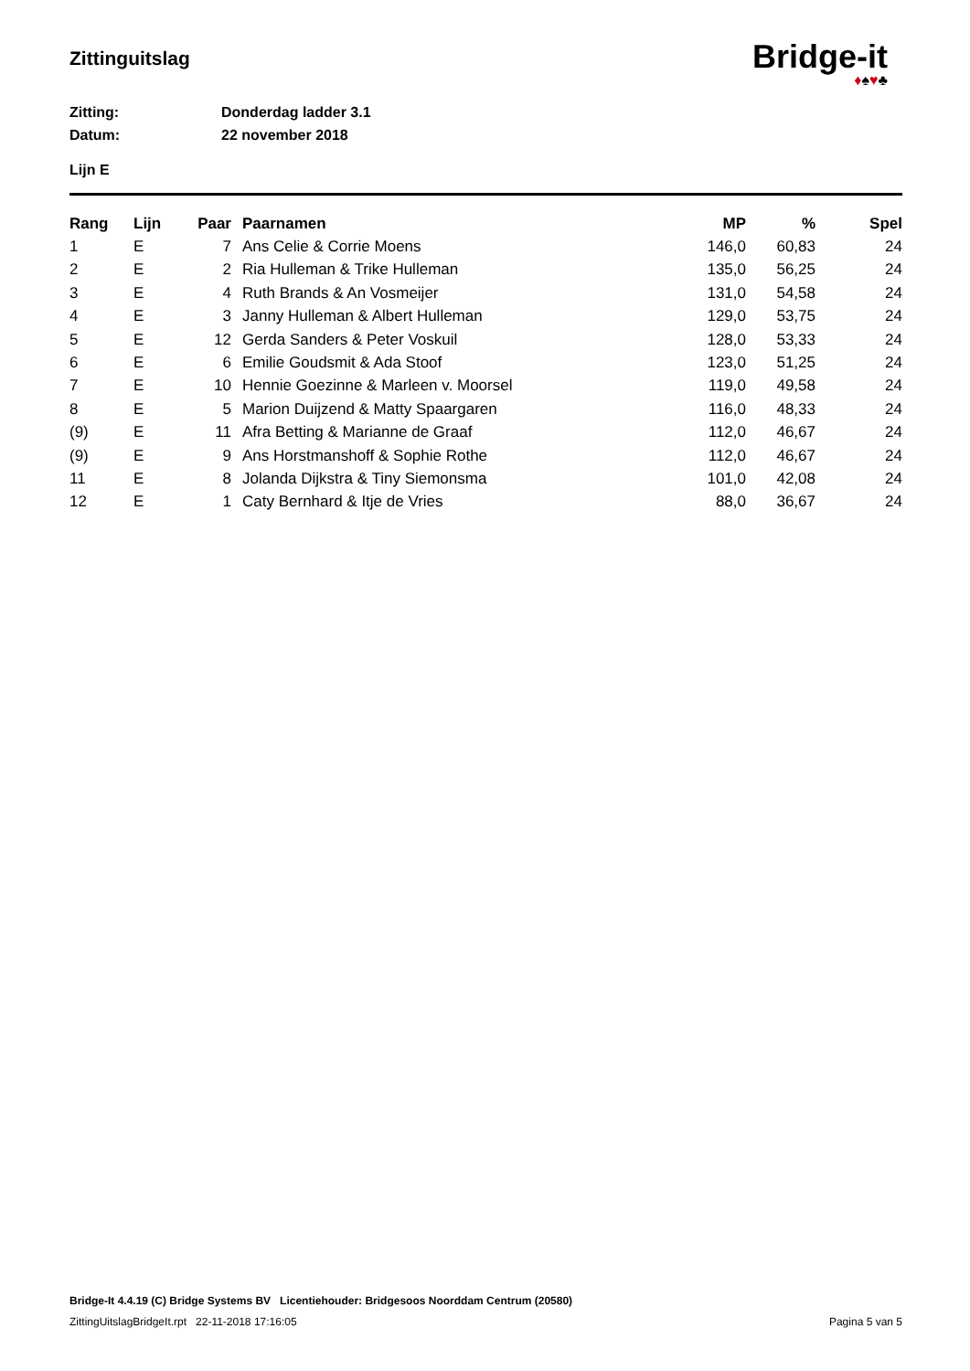Zittinguitslag
Bridge-it
♦♠♥♣
Zitting: Donderdag ladder 3.1
Datum: 22 november 2018
Lijn E
| Rang | Lijn | Paar | Paarnamen | MP | % | Spel |
| --- | --- | --- | --- | --- | --- | --- |
| 1 | E | 7 | Ans Celie & Corrie Moens | 146,0 | 60,83 | 24 |
| 2 | E | 2 | Ria Hulleman & Trike Hulleman | 135,0 | 56,25 | 24 |
| 3 | E | 4 | Ruth Brands & An Vosmeijer | 131,0 | 54,58 | 24 |
| 4 | E | 3 | Janny Hulleman & Albert Hulleman | 129,0 | 53,75 | 24 |
| 5 | E | 12 | Gerda Sanders & Peter Voskuil | 128,0 | 53,33 | 24 |
| 6 | E | 6 | Emilie Goudsmit & Ada Stoof | 123,0 | 51,25 | 24 |
| 7 | E | 10 | Hennie Goezinne & Marleen v. Moorsel | 119,0 | 49,58 | 24 |
| 8 | E | 5 | Marion Duijzend & Matty Spaargaren | 116,0 | 48,33 | 24 |
| (9) | E | 11 | Afra Betting & Marianne de Graaf | 112,0 | 46,67 | 24 |
| (9) | E | 9 | Ans Horstmanshoff & Sophie Rothe | 112,0 | 46,67 | 24 |
| 11 | E | 8 | Jolanda Dijkstra & Tiny Siemonsma | 101,0 | 42,08 | 24 |
| 12 | E | 1 | Caty Bernhard & Itje de Vries | 88,0 | 36,67 | 24 |
Bridge-It 4.4.19 (C) Bridge Systems BV Licentiehouder: Bridgesoos Noorddam Centrum (20580)
ZittingUitslagBridgeIt.rpt 22-11-2018 17:16:05 Pagina 5 van 5